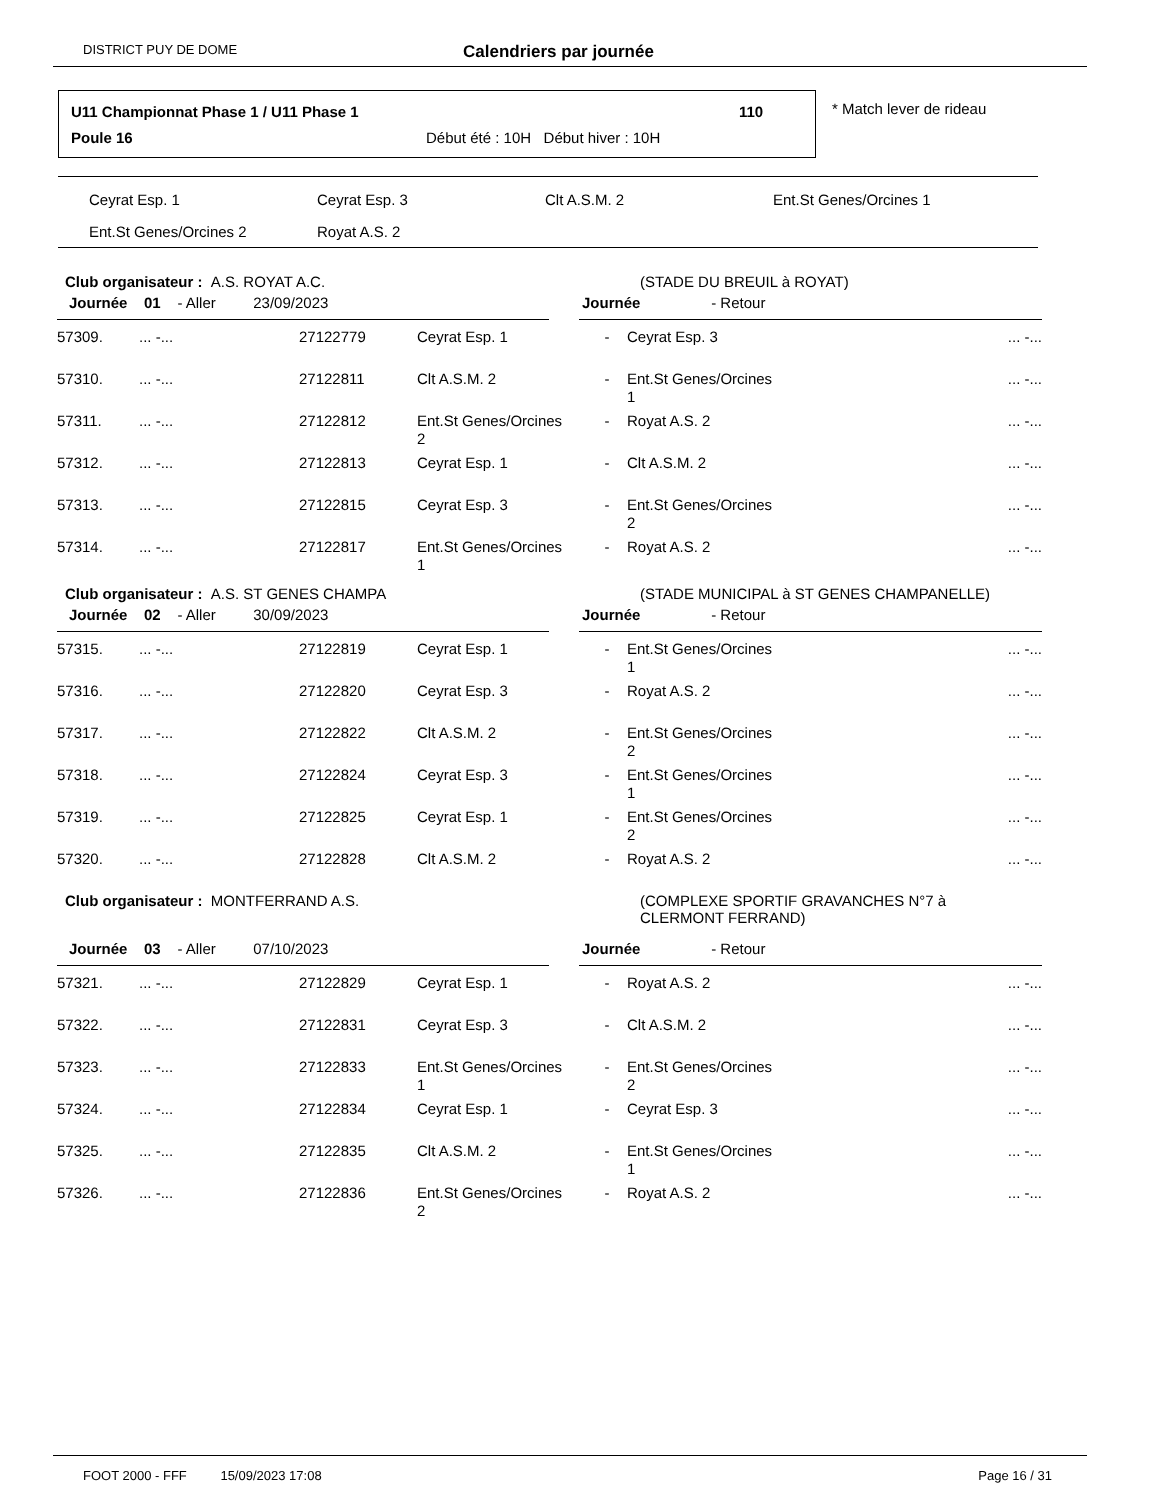DISTRICT PUY DE DOME Calendriers par journée
U11 Championnat Phase 1 / U11 Phase 1
110
Poule 16
Début été : 10H Début hiver : 10H
* Match lever de rideau
| Ceyrat Esp. 1 | Ceyrat Esp. 3 | Clt A.S.M. 2 | Ent.St Genes/Orcines 1 |
| Ent.St Genes/Orcines 2 | Royat A.S. 2 | | |
Club organisateur : A.S. ROYAT A.C. (STADE DU BREUIL à ROYAT)
Journée 01 - Aller 23/09/2023 Journée - Retour
| 57309. | ... -... | 27122779 | Ceyrat Esp. 1 | - | Ceyrat Esp. 3 | ... -... |
| 57310. | ... -... | 27122811 | Clt A.S.M. 2 | - | Ent.St Genes/Orcines 1 | ... -... |
| 57311. | ... -... | 27122812 | Ent.St Genes/Orcines 2 | - | Royat A.S. 2 | ... -... |
| 57312. | ... -... | 27122813 | Ceyrat Esp. 1 | - | Clt A.S.M. 2 | ... -... |
| 57313. | ... -... | 27122815 | Ceyrat Esp. 3 | - | Ent.St Genes/Orcines 2 | ... -... |
| 57314. | ... -... | 27122817 | Ent.St Genes/Orcines 1 | - | Royat A.S. 2 | ... -... |
Club organisateur : A.S. ST GENES CHAMPA
(STADE MUNICIPAL à ST GENES CHAMPANELLE)
Journée 02 - Aller 30/09/2023 Journée - Retour
| 57315. | ... -... | 27122819 | Ceyrat Esp. 1 | - | Ent.St Genes/Orcines 1 | ... -... |
| 57316. | ... -... | 27122820 | Ceyrat Esp. 3 | - | Royat A.S. 2 | ... -... |
| 57317. | ... -... | 27122822 | Clt A.S.M. 2 | - | Ent.St Genes/Orcines 2 | ... -... |
| 57318. | ... -... | 27122824 | Ceyrat Esp. 3 | - | Ent.St Genes/Orcines 1 | ... -... |
| 57319. | ... -... | 27122825 | Ceyrat Esp. 1 | - | Ent.St Genes/Orcines 2 | ... -... |
| 57320. | ... -... | 27122828 | Clt A.S.M. 2 | - | Royat A.S. 2 | ... -... |
Club organisateur : MONTFERRAND A.S. (COMPLEXE SPORTIF GRAVANCHES N°7 à
CLERMONT FERRAND)
Journée 03 - Aller 07/10/2023 Journée - Retour
| 57321. | ... -... | 27122829 | Ceyrat Esp. 1 | - | Royat A.S. 2 | ... -... |
| 57322. | ... -... | 27122831 | Ceyrat Esp. 3 | - | Clt A.S.M. 2 | ... -... |
| 57323. | ... -... | 27122833 | Ent.St Genes/Orcines 1 | - | Ent.St Genes/Orcines 2 | ... -... |
| 57324. | ... -... | 27122834 | Ceyrat Esp. 1 | - | Ceyrat Esp. 3 | ... -... |
| 57325. | ... -... | 27122835 | Clt A.S.M. 2 | - | Ent.St Genes/Orcines 1 | ... -... |
| 57326. | ... -... | 27122836 | Ent.St Genes/Orcines 2 | - | Royat A.S. 2 | ... -... |
FOOT 2000 - FFF 15/09/2023 17:08 Page 16 / 31